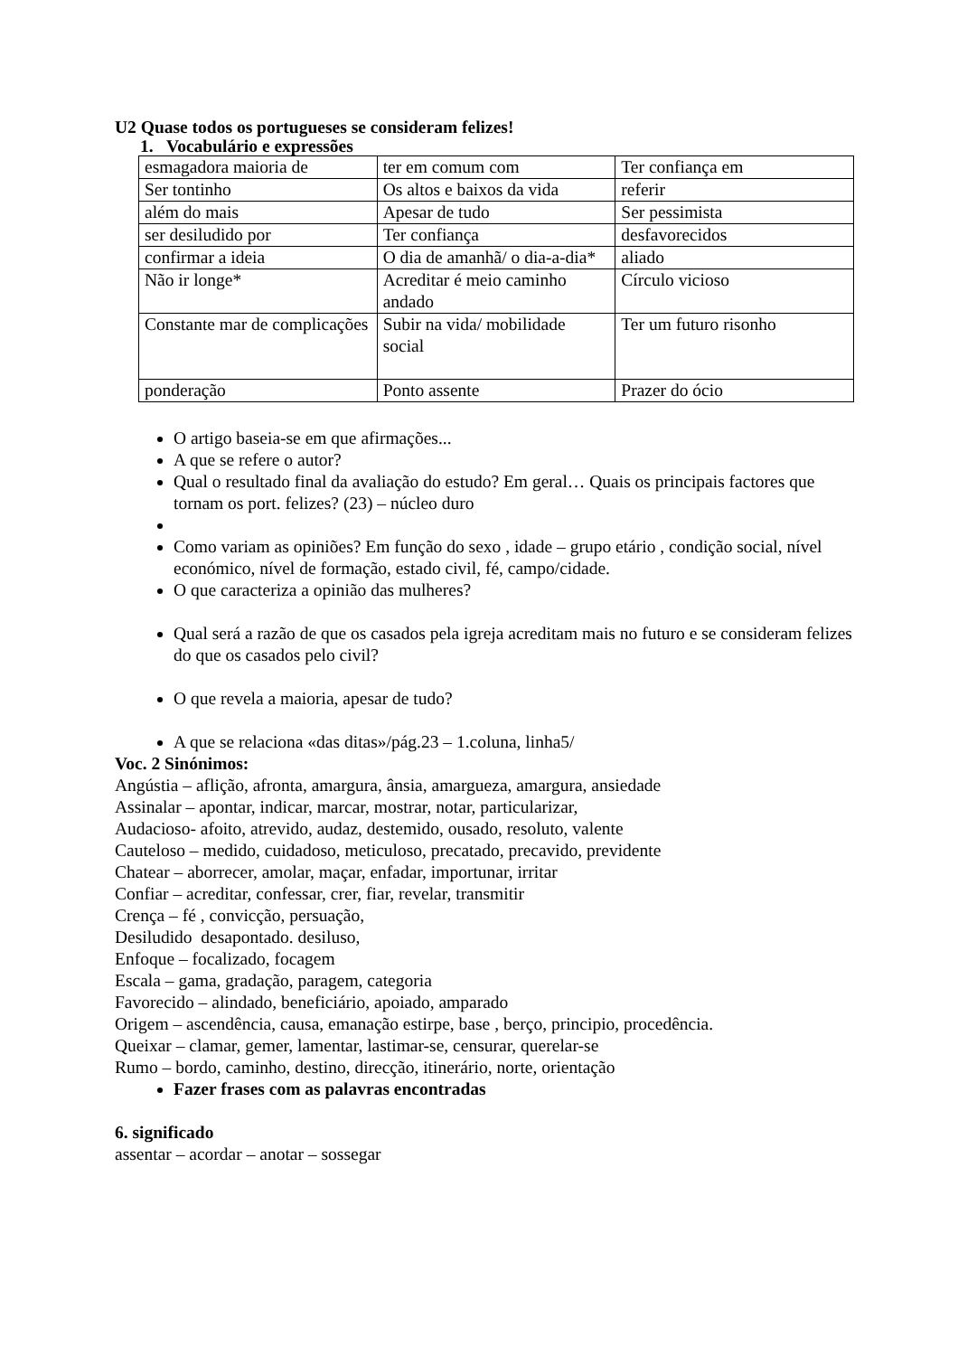U2 Quase todos os portugueses se consideram felizes!
1. Vocabulário e expressões
| esmagadora maioria de | ter em comum com | Ter confiança em |
| Ser tontinho | Os altos e baixos da vida | referir |
| além do mais | Apesar de tudo | Ser pessimista |
| ser desiludido por | Ter confiança | desfavorecidos |
| confirmar a ideia | O dia de amanhã/ o dia-a-dia* | aliado |
| Não ir longe* | Acreditar é meio caminho andado | Círculo vicioso |
| Constante mar de complicações | Subir na vida/ mobilidade social | Ter um futuro risonho |
| ponderação | Ponto assente | Prazer do ócio |
O artigo baseia-se em que afirmações...
A que se refere o autor?
Qual o resultado final da avaliação do estudo? Em geral… Quais os principais factores que tornam os port. felizes? (23) – núcleo duro
Como variam as opiniões? Em função do sexo , idade – grupo etário , condição social, nível económico, nível de formação, estado civil, fé, campo/cidade.
O que caracteriza a opinião das mulheres?
Qual será a razão de que os casados pela igreja acreditam mais no futuro e se consideram felizes do que os casados pelo civil?
O que revela a maioria, apesar de tudo?
A que se relaciona «das ditas»/pág.23 – 1.coluna, linha5/
Voc. 2 Sinónimos:
Angústia – aflição, afronta, amargura, ânsia, amargueza, amargura, ansiedade
Assinalar – apontar, indicar, marcar, mostrar, notar, particularizar,
Audacioso- afoito, atrevido, audaz, destemido, ousado, resoluto, valente
Cauteloso – medido, cuidadoso, meticuloso, precatado, precavido, previdente
Chatear – aborrecer, amolar, maçar, enfadar, importunar, irritar
Confiar – acreditar, confessar, crer, fiar, revelar, transmitir
Crença – fé , convicção, persuação,
Desiludido desapontado. desiluso,
Enfoque – focalizado, focagem
Escala – gama, gradação, paragem, categoria
Favorecido – alindado, beneficiário, apoiado, amparado
Origem – ascendência, causa, emanação estirpe, base , berço, principio, procedência.
Queixar – clamar, gemer, lamentar, lastimar-se, censurar, querelar-se
Rumo – bordo, caminho, destino, direcção, itinerário, norte, orientação
Fazer frases com as palavras encontradas
6. significado
assentar – acordar – anotar – sossegar